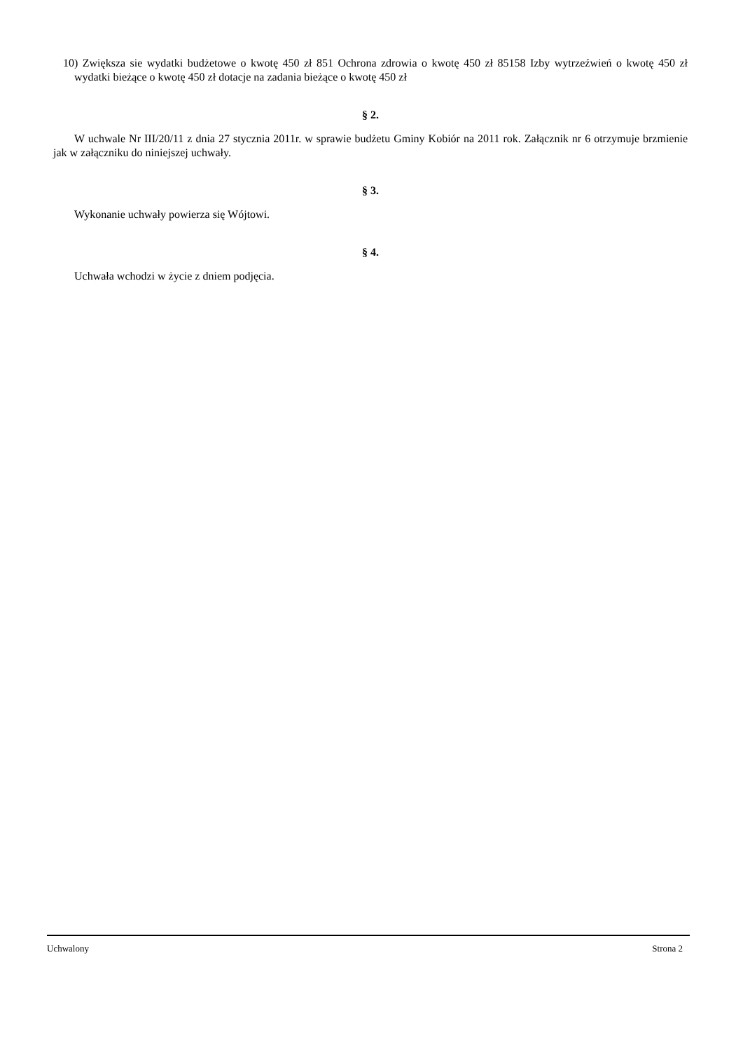10) Zwiększa sie wydatki budżetowe o kwotę 450 zł 851 Ochrona zdrowia o kwotę 450 zł 85158 Izby wytrzeźwień o kwotę 450 zł wydatki bieżące o kwotę 450 zł dotacje na zadania bieżące o kwotę 450 zł
§ 2.
W uchwale Nr III/20/11 z dnia 27 stycznia 2011r. w sprawie budżetu Gminy Kobiór na 2011 rok. Załącznik nr 6 otrzymuje brzmienie jak w załączniku do niniejszej uchwały.
§ 3.
Wykonanie uchwały powierza się Wójtowi.
§ 4.
Uchwała wchodzi w życie z dniem podjęcia.
Uchwalony Strona 2